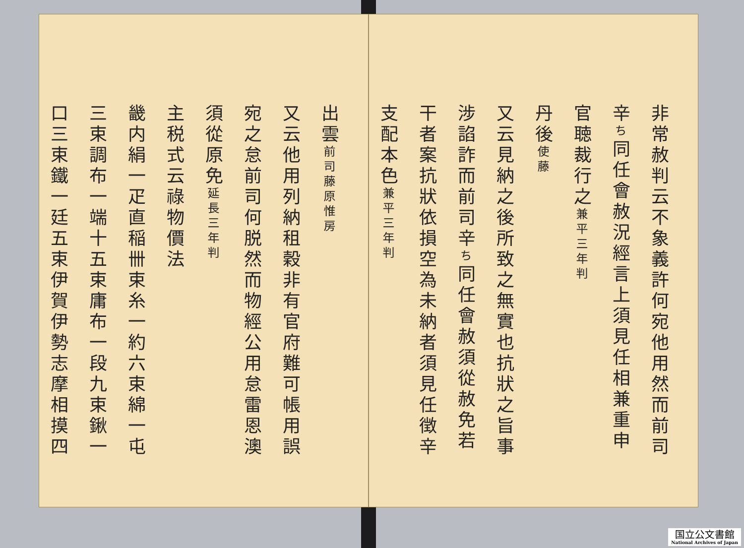非常赦判云不象義許何宛他用然而前司
辛ち同任會赦況經言上須見任相兼重申
官聴裁行之兼平三年判
丹後使藤
又云見納之後所致之無實也抗狀之旨事
涉諂詐而前司辛ち同任會赦須從赦免若
干者案抗狀依損空為未納者須見任徴辛
支配本色兼平三年判
出雲前司藤原惟房
又云他用列納租穀非有官府難可帳用誤
宛之怠前司何脱然而物經公用怠雷恩澳
須從原免延長三年判
主税式云祿物價法
畿内絹一疋直稲卌束糸一約六束綿一屯
三束調布一端十五束庸布一段九束鍬一
口三束鐵一廷五束伊賀伊勢志摩相摸四
国立公文書館
National Archives of Japan